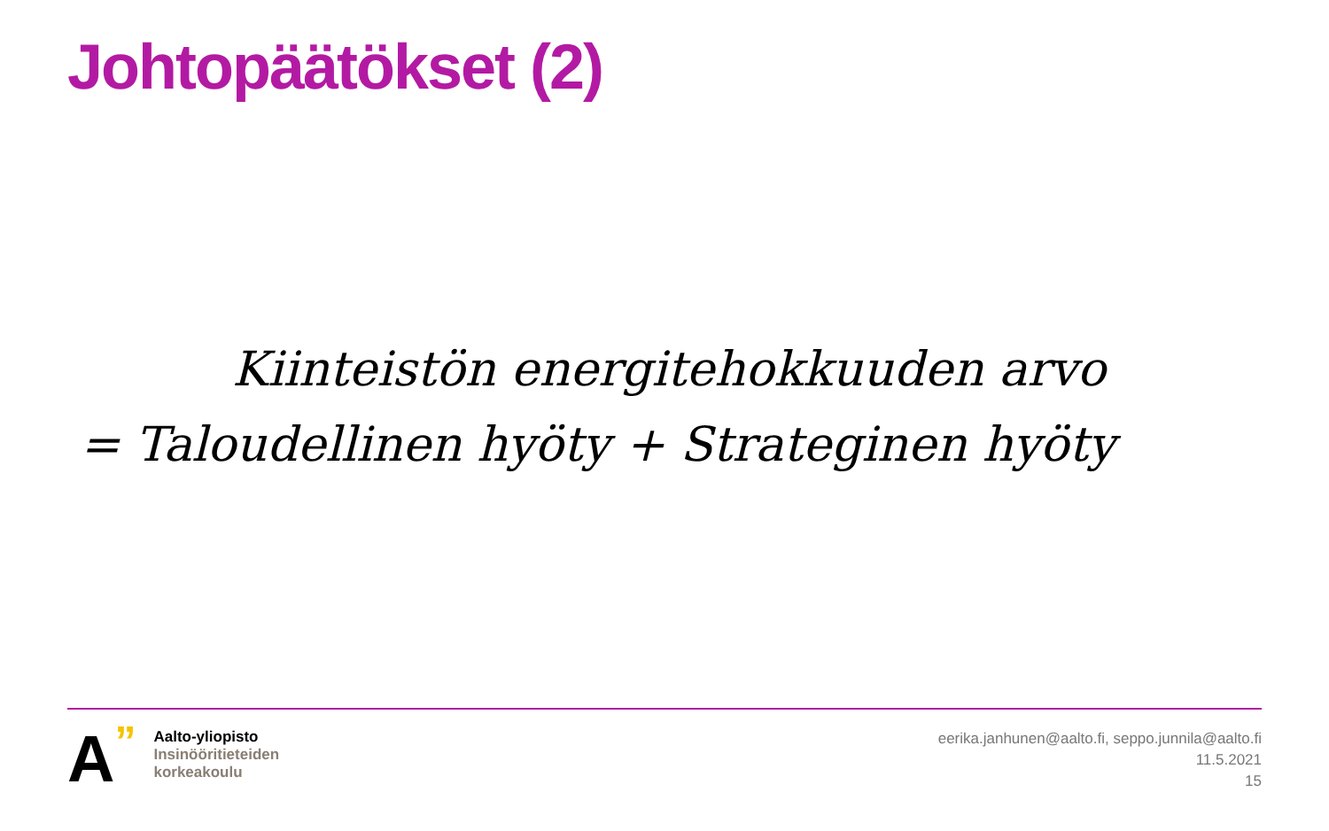Johtopäätökset (2)
Kiinteistön energitehokkuuden arvo
= Taloudellinen hyöty + Strateginen hyöty
A”
Aalto-yliopisto
Insinööritieteiden
korkeakoulu
eerika.janhunen@aalto.fi, seppo.junnila@aalto.fi
11.5.2021
15